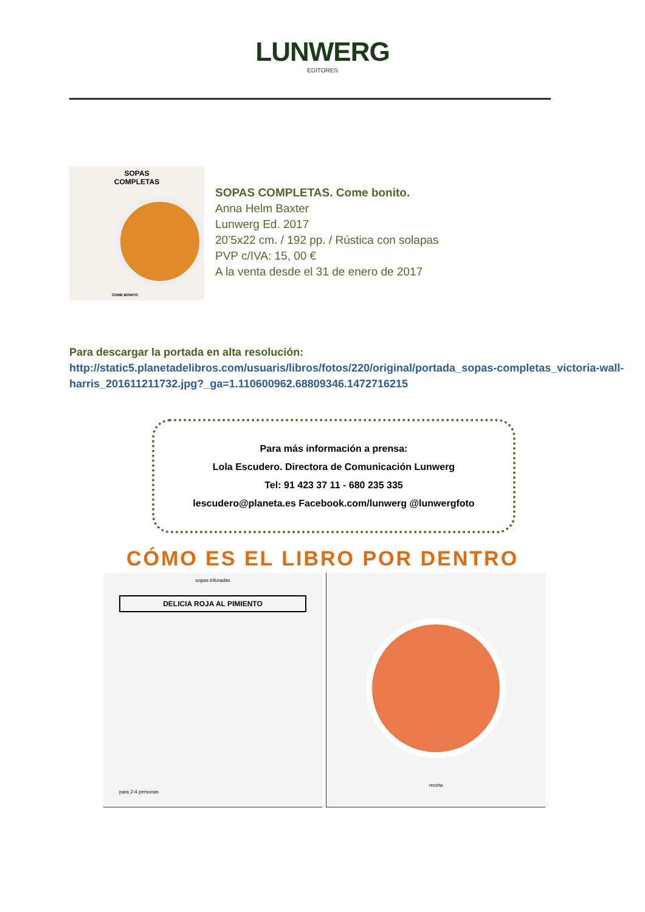LUNWERG
EDITORES
SOPAS
COMPLETAS
COME BONITO
SOPAS COMPLETAS. Come bonito.
Anna Helm Baxter
Lunwerg Ed. 2017
20’5x22 cm. / 192 pp. / Rústica con solapas
PVP c/IVA: 15, 00 €
A la venta desde el 31 de enero de 2017
Para descargar la portada en alta resolución:
http://static5.planetadelibros.com/usuaris/libros/fotos/220/original/portada_sopas-completas_victoria-wall-harris_201611211732.jpg?_ga=1.110600962.68809346.1472716215
Para más información a prensa:
Lola Escudero. Directora de Comunicación Lunwerg
Tel: 91 423 37 11 - 680 235 335
lescudero@planeta.es Facebook.com/lunwerg @lunwergfoto
CÓMO ES EL LIBRO POR DENTRO
sopas trituradas
DELICIA ROJA AL PIMIENTO
para 2-4 personas
receta